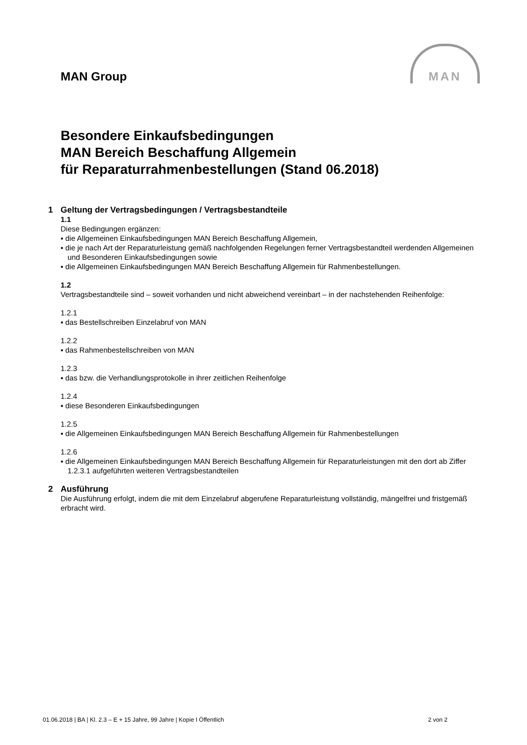MAN Group
MAN
Besondere Einkaufsbedingungen
MAN Bereich Beschaffung Allgemein
für Reparaturrahmenbestellungen (Stand 06.2018)
1 Geltung der Vertragsbedingungen / Vertragsbestandteile
1.1
Diese Bedingungen ergänzen:
▪ die Allgemeinen Einkaufsbedingungen MAN Bereich Beschaffung Allgemein,
▪ die je nach Art der Reparaturleistung gemäß nachfolgenden Regelungen ferner Vertragsbestandteil werdenden Allgemeinen und Besonderen Einkaufsbedingungen sowie
▪ die Allgemeinen Einkaufsbedingungen MAN Bereich Beschaffung Allgemein für Rahmenbestellungen.
1.2
Vertragsbestandteile sind – soweit vorhanden und nicht abweichend vereinbart – in der nachstehenden Reihenfolge:
1.2.1
▪ das Bestellschreiben Einzelabruf von MAN
1.2.2
▪ das Rahmenbestellschreiben von MAN
1.2.3
▪ das bzw. die Verhandlungsprotokolle in ihrer zeitlichen Reihenfolge
1.2.4
▪ diese Besonderen Einkaufsbedingungen
1.2.5
▪ die Allgemeinen Einkaufsbedingungen MAN Bereich Beschaffung Allgemein für Rahmenbestellungen
1.2.6
▪ die Allgemeinen Einkaufsbedingungen MAN Bereich Beschaffung Allgemein für Reparaturleistungen mit den dort ab Ziffer 1.2.3.1 aufgeführten weiteren Vertragsbestandteilen
2 Ausführung
Die Ausführung erfolgt, indem die mit dem Einzelabruf abgerufene Reparaturleistung vollständig, mängelfrei und fristgemäß erbracht wird.
01.06.2018 | BA | Kl. 2.3 – E + 15 Jahre, 99 Jahre | Kopie I Öffentlich 2 von 2